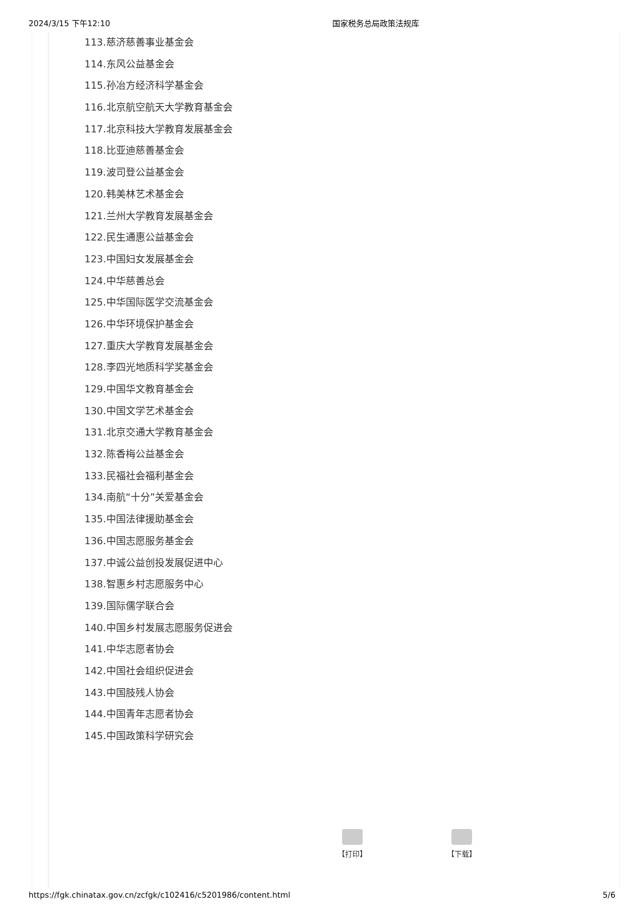2024/3/15 下午12:10 国家税务总局政策法规库
113.慈济慈善事业基金会
114.东风公益基金会
115.孙冶方经济科学基金会
116.北京航空航天大学教育基金会
117.北京科技大学教育发展基金会
118.比亚迪慈善基金会
119.波司登公益基金会
120.韩美林艺术基金会
121.兰州大学教育发展基金会
122.民生通惠公益基金会
123.中国妇女发展基金会
124.中华慈善总会
125.中华国际医学交流基金会
126.中华环境保护基金会
127.重庆大学教育发展基金会
128.李四光地质科学奖基金会
129.中国华文教育基金会
130.中国文学艺术基金会
131.北京交通大学教育基金会
132.陈香梅公益基金会
133.民福社会福利基金会
134.南航“十分”关爱基金会
135.中国法律援助基金会
136.中国志愿服务基金会
137.中诚公益创投发展促进中心
138.智惠乡村志愿服务中心
139.国际儒学联合会
140.中国乡村发展志愿服务促进会
141.中华志愿者协会
142.中国社会组织促进会
143.中国肢残人协会
144.中国青年志愿者协会
145.中国政策科学研究会
【打印】 【下载】
https://fgk.chinatax.gov.cn/zcfgk/c102416/c5201986/content.html 5/6